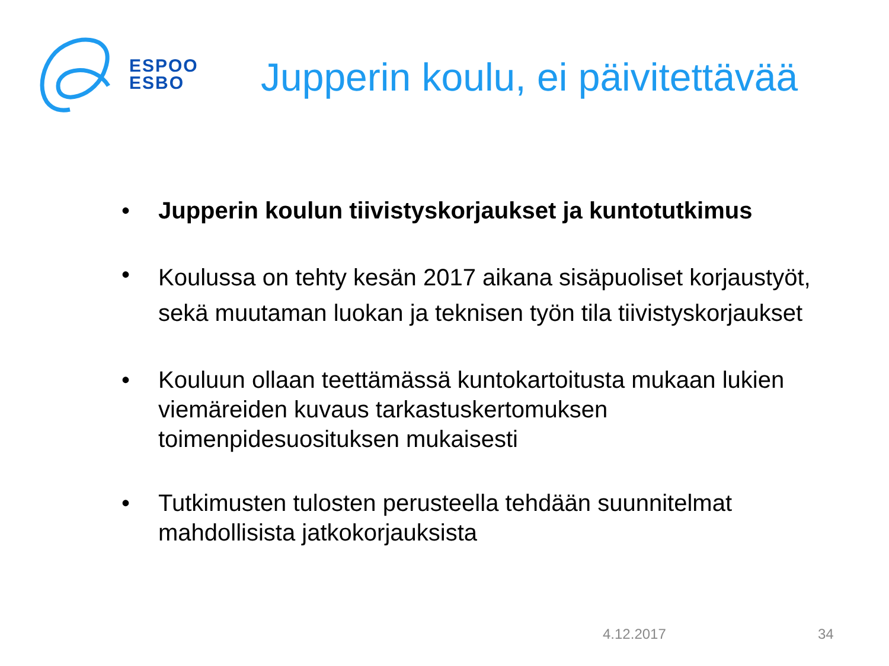ESPOO
ESBO
Jupperin koulu, ei päivitettävää
• Jupperin koulun tiivistyskorjaukset ja kuntotutkimus
• Koulussa on tehty kesän 2017 aikana sisäpuoliset korjaustyöt, sekä muutaman luokan ja teknisen työn tila tiivistyskorjaukset
• Kouluun ollaan teettämässä kuntokartoitusta mukaan lukien viemäreiden kuvaus tarkastuskertomuksen toimenpidesuosituksen mukaisesti
• Tutkimusten tulosten perusteella tehdään suunnitelmat mahdollisista jatkokorjauksista
4.12.2017 34